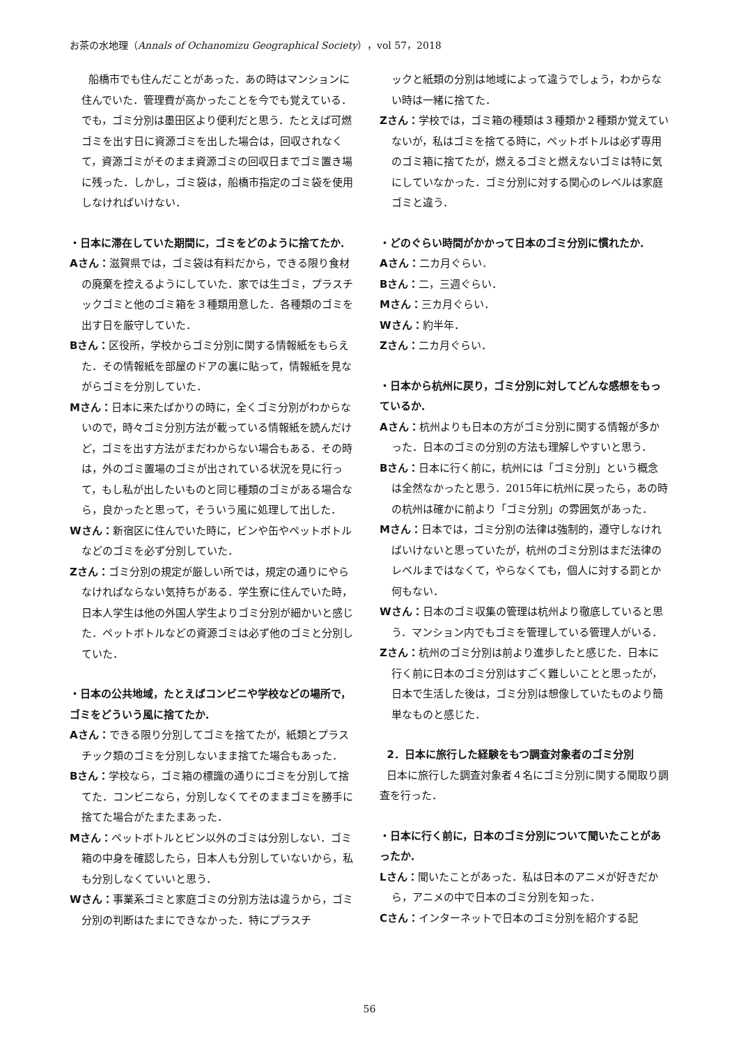お茶の水地理（Annals of Ochanomizu Geographical Society），vol 57，2018
船橋市でも住んだことがあった．あの時はマンションに住んでいた．管理費が高かったことを今でも覚えている．でも，ゴミ分別は墨田区より便利だと思う．たとえば可燃ゴミを出す日に資源ゴミを出した場合は，回収されなくて，資源ゴミがそのまま資源ゴミの回収日までゴミ置き場に残った．しかし，ゴミ袋は，船橋市指定のゴミ袋を使用しなければいけない．
・日本に滞在していた期間に，ゴミをどのように捨てたか．
Aさん：滋賀県では，ゴミ袋は有料だから，できる限り食材の廃棄を控えるようにしていた．家では生ゴミ，プラスチックゴミと他のゴミ箱を３種類用意した．各種類のゴミを出す日を厳守していた．
Bさん：区役所，学校からゴミ分別に関する情報紙をもらえた．その情報紙を部屋のドアの裏に貼って，情報紙を見ながらゴミを分別していた．
Mさん：日本に来たばかりの時に，全くゴミ分別がわからないので，時々ゴミ分別方法が載っている情報紙を読んだけど，ゴミを出す方法がまだわからない場合もある．その時は，外のゴミ置場のゴミが出されている状況を見に行って，もし私が出したいものと同じ種類のゴミがある場合なら，良かったと思って，そういう風に処理して出した．
Wさん：新宿区に住んでいた時に，ビンや缶やペットボトルなどのゴミを必ず分別していた．
Zさん：ゴミ分別の規定が厳しい所では，規定の通りにやらなければならない気持ちがある．学生寮に住んでいた時，日本人学生は他の外国人学生よりゴミ分別が細かいと感じた．ペットボトルなどの資源ゴミは必ず他のゴミと分別していた．
・日本の公共地域，たとえばコンビニや学校などの場所で，ゴミをどういう風に捨てたか．
Aさん：できる限り分別してゴミを捨てたが，紙類とプラスチック類のゴミを分別しないまま捨てた場合もあった．
Bさん：学校なら，ゴミ箱の標識の通りにゴミを分別して捨てた．コンビニなら，分別しなくてそのままゴミを勝手に捨てた場合がたまたまあった．
Mさん：ペットボトルとビン以外のゴミは分別しない．ゴミ箱の中身を確認したら，日本人も分別していないから，私も分別しなくていいと思う．
Wさん：事業系ゴミと家庭ゴミの分別方法は違うから，ゴミ分別の判断はたまにできなかった．特にプラスチ
ックと紙類の分別は地域によって違うでしょう，わからない時は一緒に捨てた．
Zさん：学校では，ゴミ箱の種類は３種類か２種類か覚えていないが，私はゴミを捨てる時に，ペットボトルは必ず専用のゴミ箱に捨てたが，燃えるゴミと燃えないゴミは特に気にしていなかった．ゴミ分別に対する関心のレベルは家庭ゴミと違う．
・どのぐらい時間がかかって日本のゴミ分別に慣れたか．
Aさん：二カ月ぐらい．
Bさん：二，三週ぐらい．
Mさん：三カ月ぐらい．
Wさん：約半年．
Zさん：二カ月ぐらい．
・日本から杭州に戻り，ゴミ分別に対してどんな感想をもっているか．
Aさん：杭州よりも日本の方がゴミ分別に関する情報が多かった．日本のゴミの分別の方法も理解しやすいと思う．
Bさん：日本に行く前に，杭州には「ゴミ分別」という概念は全然なかったと思う．2015年に杭州に戻ったら，あの時の杭州は確かに前より「ゴミ分別」の雰囲気があった．
Mさん：日本では，ゴミ分別の法律は強制的，遵守しなければいけないと思っていたが，杭州のゴミ分別はまだ法律のレベルまではなくて，やらなくても，個人に対する罰とか何もない．
Wさん：日本のゴミ収集の管理は杭州より徹底していると思う．マンション内でもゴミを管理している管理人がいる．
Zさん：杭州のゴミ分別は前より進歩したと感じた．日本に行く前に日本のゴミ分別はすごく難しいことと思ったが，日本で生活した後は，ゴミ分別は想像していたものより簡単なものと感じた．
2．日本に旅行した経験をもつ調査対象者のゴミ分別
日本に旅行した調査対象者４名にゴミ分別に関する聞取り調査を行った．
・日本に行く前に，日本のゴミ分別について聞いたことがあったか．
Lさん：聞いたことがあった．私は日本のアニメが好きだから，アニメの中で日本のゴミ分別を知った．
Cさん：インターネットで日本のゴミ分別を紹介する記
56